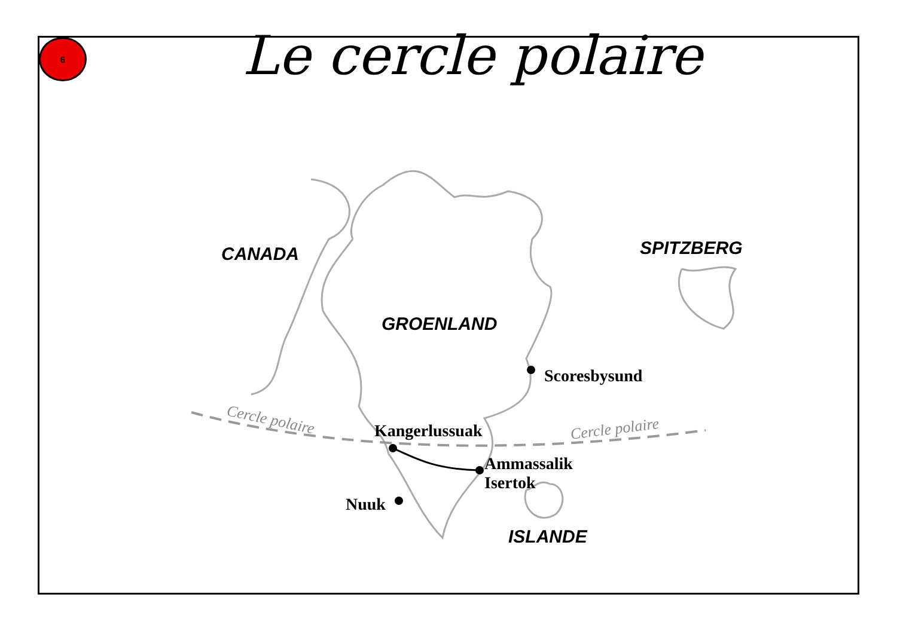6
Le cercle polaire
CANADA
GROENLAND
SPITZBERG
ISLANDE
Scoresbysund
Kangerlussuak
Ammassalik
Isertok
Nuuk
Cercle polaire
Cercle polaire